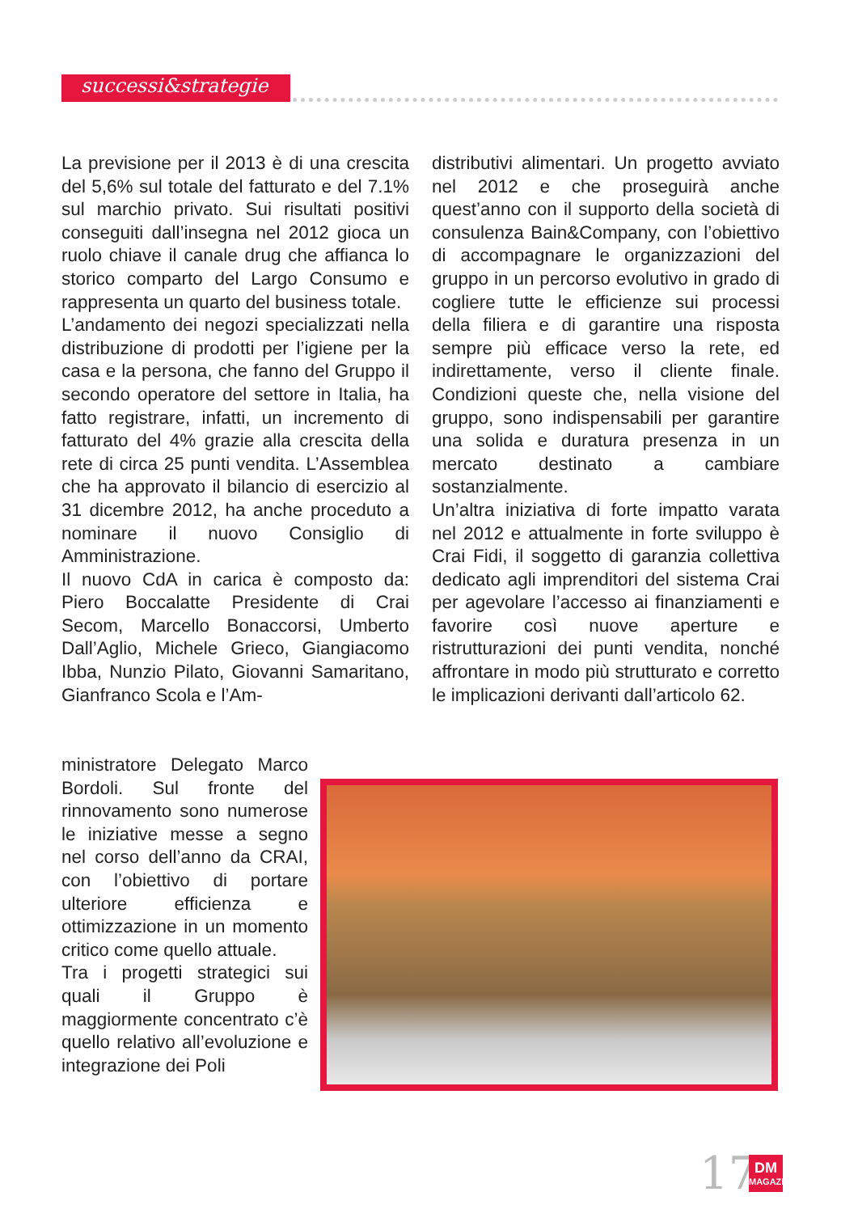successi&strategie
La previsione per il 2013 è di una crescita del 5,6% sul totale del fatturato e del 7.1% sul marchio privato. Sui risultati positivi conseguiti dall’insegna nel 2012 gioca un ruolo chiave il canale drug che affianca lo storico comparto del Largo Consumo e rappresenta un quarto del business totale.
L’andamento dei negozi specializzati nella distribuzione di prodotti per l’igiene per la casa e la persona, che fanno del Gruppo il secondo operatore del settore in Italia, ha fatto registrare, infatti, un incremento di fatturato del 4% grazie alla crescita della rete di circa 25 punti vendita. L’Assemblea che ha approvato il bilancio di esercizio al 31 dicembre 2012, ha anche proceduto a nominare il nuovo Consiglio di Amministrazione.
Il nuovo CdA in carica è composto da: Piero Boccalatte Presidente di Crai Secom, Marcello Bonaccorsi, Umberto Dall’Aglio, Michele Grieco, Giangiacomo Ibba, Nunzio Pilato, Giovanni Samaritano, Gianfranco Scola e l’Am-
ministratore Delegato Marco Bordoli. Sul fronte del rinnovamento sono numerose le iniziative messe a segno nel corso dell’anno da CRAI, con l’obiettivo di portare ulteriore efficienza e ottimizzazione in un momento critico come quello attuale.
Tra i progetti strategici sui quali il Gruppo è maggiormente concentrato c’è quello relativo all’evoluzione e integrazione dei Poli
distributivi alimentari. Un progetto avviato nel 2012 e che proseguirà anche quest’anno con il supporto della società di consulenza Bain&Company, con l’obiettivo di accompagnare le organizzazioni del gruppo in un percorso evolutivo in grado di cogliere tutte le efficienze sui processi della filiera e di garantire una risposta sempre più efficace verso la rete, ed indirettamente, verso il cliente finale. Condizioni queste che, nella visione del gruppo, sono indispensabili per garantire una solida e duratura presenza in un mercato destinato a cambiare sostanzialmente.
Un’altra iniziativa di forte impatto varata nel 2012 e attualmente in forte sviluppo è Crai Fidi, il soggetto di garanzia collettiva dedicato agli imprenditori del sistema Crai per agevolare l’accesso ai finanziamenti e favorire così nuove aperture e ristrutturazioni dei punti vendita, nonché affrontare in modo più strutturato e corretto le implicazioni derivanti dall’articolo 62.
17
DM
MAGAZINE